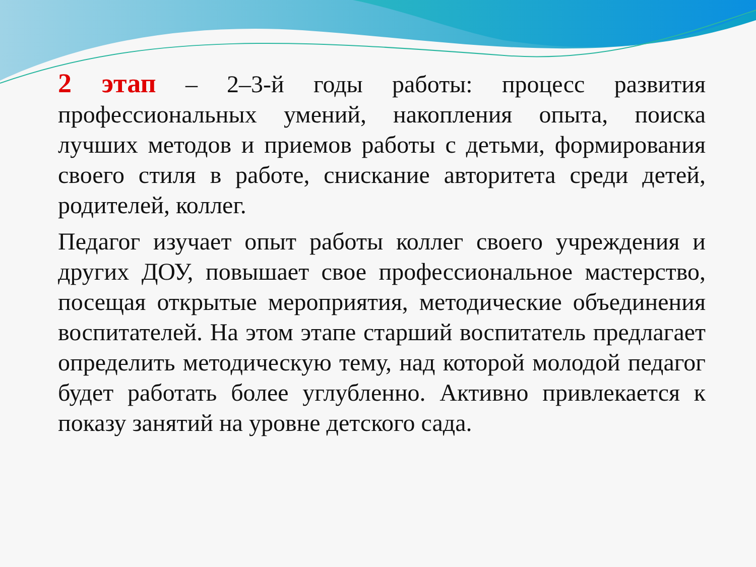2 этап – 2–3-й годы работы: процесс развития профессиональных умений, накопления опыта, поиска лучших методов и приемов работы с детьми, формирования своего стиля в работе, снискание авторитета среди детей, родителей, коллег.
Педагог изучает опыт работы коллег своего учреждения и других ДОУ, повышает свое профессиональное мастерство, посещая открытые мероприятия, методические объединения воспитателей. На этом этапе старший воспитатель предлагает определить методическую тему, над которой молодой педагог будет работать более углубленно. Активно привлекается к показу занятий на уровне детского сада.